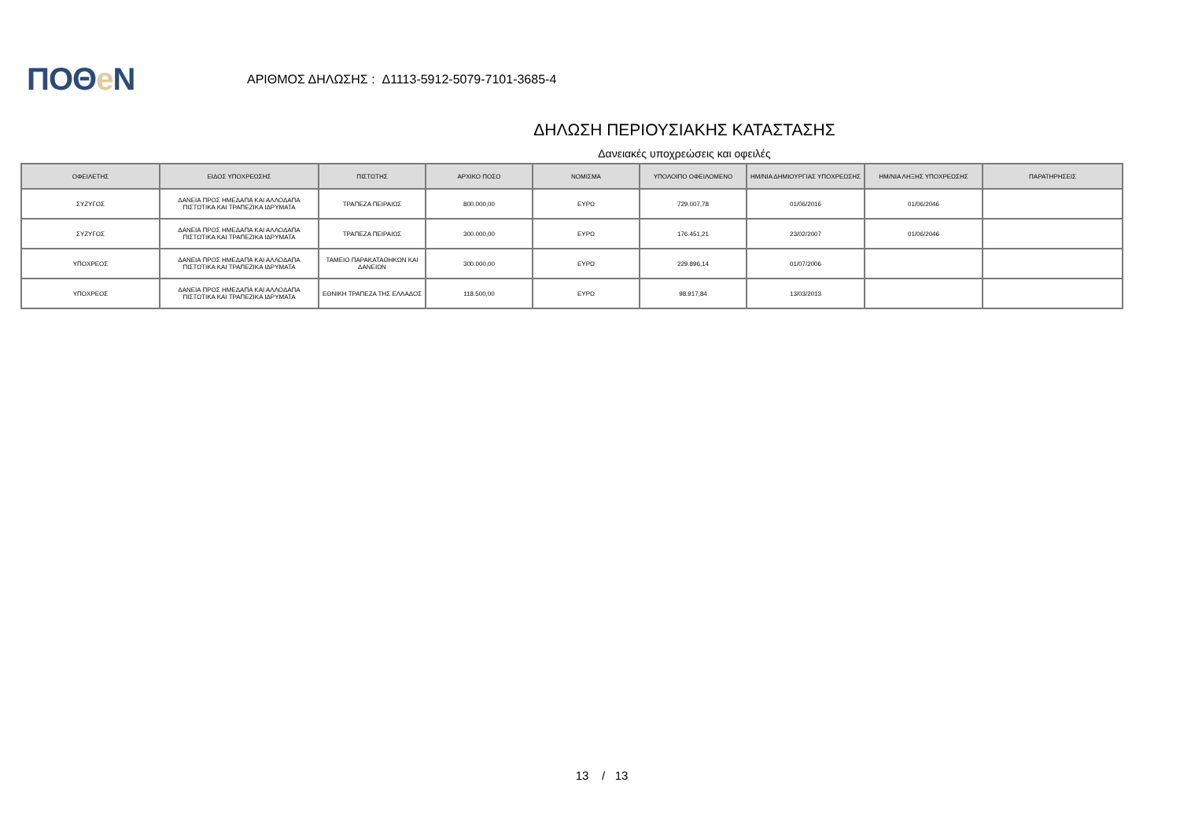ΠΟΘe Ν
ΑΡΙΘΜΟΣ ΔΗΛΩΣΗΣ : Δ1113-5912-5079-7101-3685-4
ΔΗΛΩΣΗ ΠΕΡΙΟΥΣΙΑΚΗΣ ΚΑΤΑΣΤΑΣΗΣ
Δανειακές υποχρεώσεις και οφειλές
| ΟΦΕΙΛΕΤΗΣ | ΕΙΔΟΣ ΥΠΟΧΡΕΩΣΗΣ | ΠΙΣΤΩΤΗΣ | ΑΡΧΙΚΟ ΠΟΣΟ | ΝΟΜΙΣΜΑ | ΥΠΟΛΟΙΠΟ ΟΦΕΙΛΟΜΕΝΟ | ΗΜ/ΝΙΑ ΔΗΜΙΟΥΡΓΙΑΣ ΥΠΟΧΡΕΩΣΗΣ | ΗΜ/ΝΙΑ ΛΗΞΗΣ ΥΠΟΧΡΕΩΣΗΣ | ΠΑΡΑΤΗΡΗΣΕΙΣ |
| --- | --- | --- | --- | --- | --- | --- | --- | --- |
| ΣΥΖΥΓΟΣ | ΔΑΝΕΙΑ ΠΡΟΣ ΗΜΕΔΑΠΑ ΚΑΙ ΑΛΛΟΔΑΠΑ ΠΙΣΤΩΤΙΚΑ ΚΑΙ ΤΡΑΠΕΖΙΚΑ ΙΔΡΥΜΑΤΑ | ΤΡΑΠΕΖΑ ΠΕΙΡΑΙΩΣ | 800.000,00 | ΕΥΡΩ | 729.007,78 | 01/06/2016 | 01/06/2046 | |
| ΣΥΖΥΓΟΣ | ΔΑΝΕΙΑ ΠΡΟΣ ΗΜΕΔΑΠΑ ΚΑΙ ΑΛΛΟΔΑΠΑ ΠΙΣΤΩΤΙΚΑ ΚΑΙ ΤΡΑΠΕΖΙΚΑ ΙΔΡΥΜΑΤΑ | ΤΡΑΠΕΖΑ ΠΕΙΡΑΙΩΣ | 300.000,00 | ΕΥΡΩ | 176.451,21 | 23/02/2007 | 01/06/2046 | |
| ΥΠΟΧΡΕΟΣ | ΔΑΝΕΙΑ ΠΡΟΣ ΗΜΕΔΑΠΑ ΚΑΙ ΑΛΛΟΔΑΠΑ ΠΙΣΤΩΤΙΚΑ ΚΑΙ ΤΡΑΠΕΖΙΚΑ ΙΔΡΥΜΑΤΑ | ΤΑΜΕΙΟ ΠΑΡΑΚΑΤΑΘΗΚΩΝ ΚΑΙ ΔΑΝΕΙΩΝ | 300.000,00 | ΕΥΡΩ | 229.896,14 | 01/07/2006 | | |
| ΥΠΟΧΡΕΟΣ | ΔΑΝΕΙΑ ΠΡΟΣ ΗΜΕΔΑΠΑ ΚΑΙ ΑΛΛΟΔΑΠΑ ΠΙΣΤΩΤΙΚΑ ΚΑΙ ΤΡΑΠΕΖΙΚΑ ΙΔΡΥΜΑΤΑ | ΕΘΝΙΚΗ ΤΡΑΠΕΖΑ ΤΗΣ ΕΛΛΑΔΟΣ | 118.500,00 | ΕΥΡΩ | 98.917,84 | 13/03/2013 | | |
13 / 13